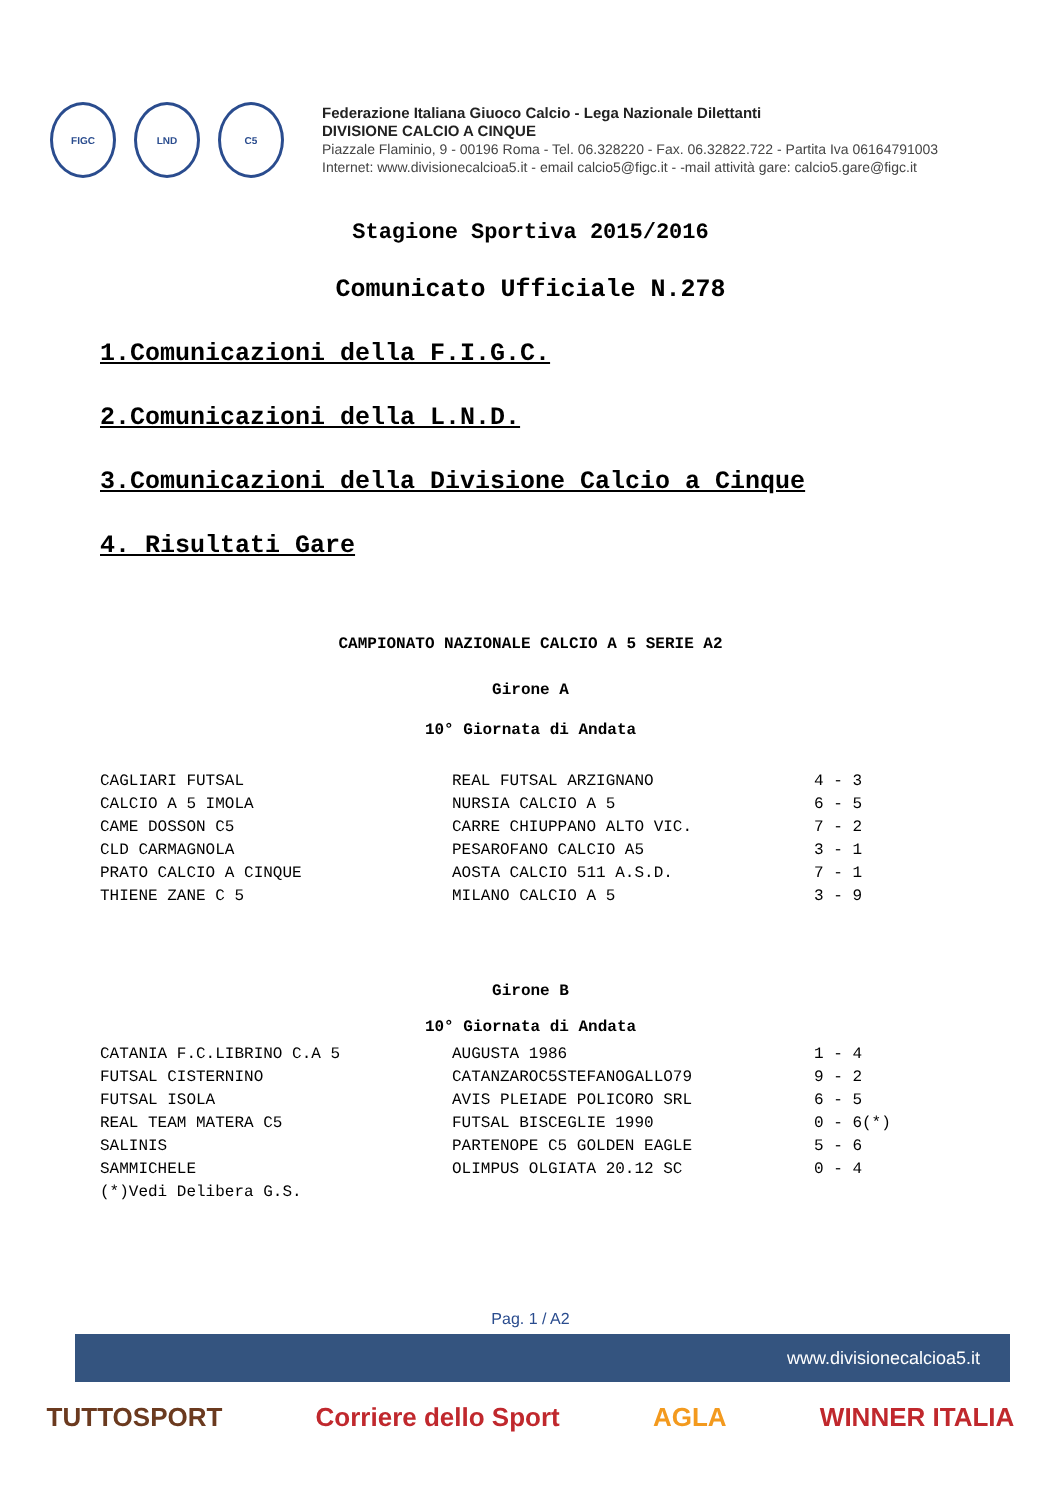FIGC LND C5
Federazione Italiana Giuoco Calcio - Lega Nazionale Dilettanti
DIVISIONE CALCIO A CINQUE
Piazzale Flaminio, 9 - 00196 Roma - Tel. 06.328220 - Fax. 06.32822.722 - Partita Iva 06164791003
Internet: www.divisionecalcioa5.it - email calcio5@figc.it - -mail attività gare: calcio5.gare@figc.it
Stagione Sportiva 2015/2016
Comunicato Ufficiale N.278
1.Comunicazioni della F.I.G.C.
2.Comunicazioni della L.N.D.
3.Comunicazioni della Divisione Calcio a Cinque
4. Risultati Gare
CAMPIONATO NAZIONALE CALCIO A 5 SERIE A2
Girone A
10° Giornata di Andata
| CAGLIARI FUTSAL | REAL FUTSAL ARZIGNANO | 4 - 3 |
| CALCIO A 5 IMOLA | NURSIA CALCIO A 5 | 6 - 5 |
| CAME DOSSON C5 | CARRE CHIUPPANO ALTO VIC. | 7 - 2 |
| CLD CARMAGNOLA | PESAROFANO CALCIO A5 | 3 - 1 |
| PRATO CALCIO A CINQUE | AOSTA CALCIO 511 A.S.D. | 7 - 1 |
| THIENE ZANE C 5 | MILANO CALCIO A 5 | 3 - 9 |
Girone B
10° Giornata di Andata
| CATANIA F.C.LIBRINO C.A 5 | AUGUSTA 1986 | 1 - 4 |
| FUTSAL CISTERNINO | CATANZAROC5STEFANOGALLO79 | 9 - 2 |
| FUTSAL ISOLA | AVIS PLEIADE POLICORO SRL | 6 - 5 |
| REAL TEAM MATERA C5 | FUTSAL BISCEGLIE 1990 | 0 - 6(*) |
| SALINIS | PARTENOPE C5 GOLDEN EAGLE | 5 - 6 |
| SAMMICHELE | OLIMPUS OLGIATA 20.12 SC | 0 - 4 |
| (*)Vedi Delibera G.S. | | |
Pag. 1 / A2
www.divisionecalcioa5.it
TUTTOSPORT Corriere dello Sport AGLA WINNER ITALIA